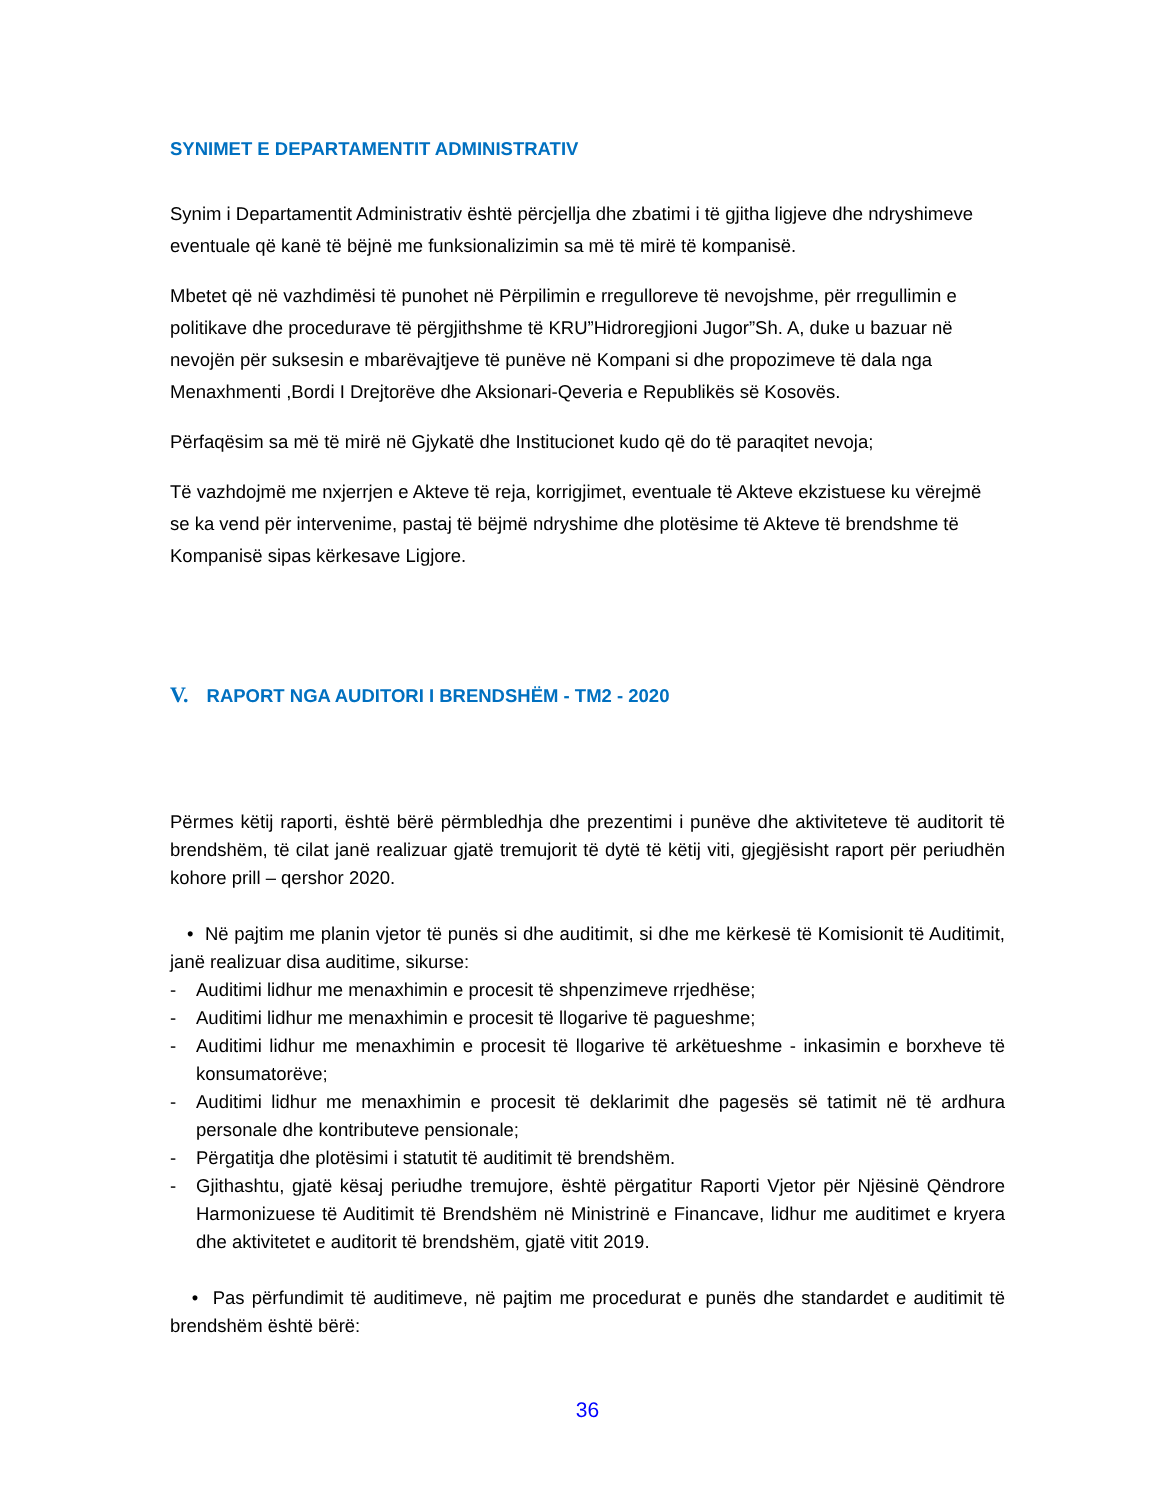SYNIMET E DEPARTAMENTIT ADMINISTRATIV
Synim i Departamentit Administrativ është përcjellja dhe zbatimi i të gjitha ligjeve dhe ndryshimeve eventuale që kanë të bëjnë me funksionalizimin sa më të mirë të kompanisë.
Mbetet që në vazhdimësi të punohet në Përpilimin e rregulloreve të nevojshme, për rregullimin e politikave dhe procedurave të përgjithshme të KRU”Hidroregjioni Jugor”Sh. A, duke u bazuar në nevojën për suksesin e mbarëvajtjeve të punëve në Kompani si dhe propozimeve të dala nga Menaxhmenti ,Bordi I Drejtorëve dhe Aksionari-Qeveria e Republikës së Kosovës.
Përfaqësim sa më të mirë në Gjykatë dhe Institucionet kudo që do të paraqitet nevoja;
Të vazhdojmë me nxjerrjen e Akteve të reja, korrigjimet, eventuale të Akteve ekzistuese ku vërejmë se ka vend për intervenime, pastaj të bëjmë ndryshime dhe plotësime të Akteve të brendshme të Kompanisë sipas kërkesave Ligjore.
V. RAPORT NGA AUDITORI I BRENDSHËM - TM2 - 2020
Përmes këtij raporti, është bërë përmbledhja dhe prezentimi i punëve dhe aktiviteteve të auditorit të brendshëm, të cilat janë realizuar gjatë tremujorit të dytë të këtij viti, gjegjësisht raport për periudhën kohore prill – qershor 2020.
• Në pajtim me planin vjetor të punës si dhe auditimit, si dhe me kërkesë të Komisionit të Auditimit, janë realizuar disa auditime, sikurse:
- Auditimi lidhur me menaxhimin e procesit të shpenzimeve rrjedhëse;
- Auditimi lidhur me menaxhimin e procesit të llogarive të pagueshme;
- Auditimi lidhur me menaxhimin e procesit të llogarive të arkëtueshme - inkasimin e borxheve të konsumatorëve;
- Auditimi lidhur me menaxhimin e procesit të deklarimit dhe pagesës së tatimit në të ardhura personale dhe kontributeve pensionale;
- Përgatitja dhe plotësimi i statutit të auditimit të brendshëm.
- Gjithashtu, gjatë kësaj periudhe tremujore, është përgatitur Raporti Vjetor për Njësinë Qëndrore Harmonizuese të Auditimit të Brendshëm në Ministrinë e Financave, lidhur me auditimet e kryera dhe aktivitetet e auditorit të brendshëm, gjatë vitit 2019.
• Pas përfundimit të auditimeve, në pajtim me procedurat e punës dhe standardet e auditimit të brendshëm është bërë:
36